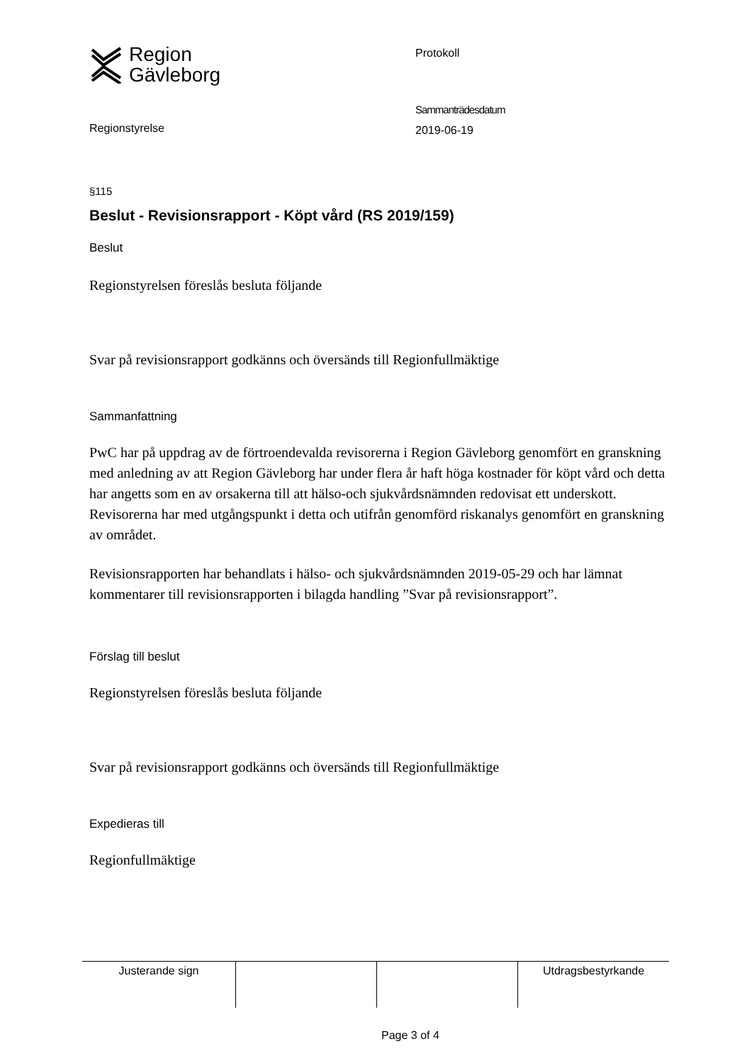Region
Gävleborg
Regionstyrelse
Protokoll
Sammanträdesdatum
2019-06-19
§115
Beslut - Revisionsrapport - Köpt vård (RS 2019/159)
Beslut
Regionstyrelsen föreslås besluta följande
Svar på revisionsrapport godkänns och översänds till Regionfullmäktige
Sammanfattning
PwC har på uppdrag av de förtroendevalda revisorerna i Region Gävleborg genomfört en granskning med anledning av att Region Gävleborg har under flera år haft höga kostnader för köpt vård och detta har angetts som en av orsakerna till att hälso-och sjukvårdsnämnden redovisat ett underskott. Revisorerna har med utgångspunkt i detta och utifrån genomförd riskanalys genomfört en granskning av området.
Revisionsrapporten har behandlats i hälso- och sjukvårdsnämnden 2019-05-29 och har lämnat kommentarer till revisionsrapporten i bilagda handling ”Svar på revisionsrapport”.
Förslag till beslut
Regionstyrelsen föreslås besluta följande
Svar på revisionsrapport godkänns och översänds till Regionfullmäktige
Expedieras till
Regionfullmäktige
| Justerande sign | | | Utdragsbestyrkande |
Page 3 of 4